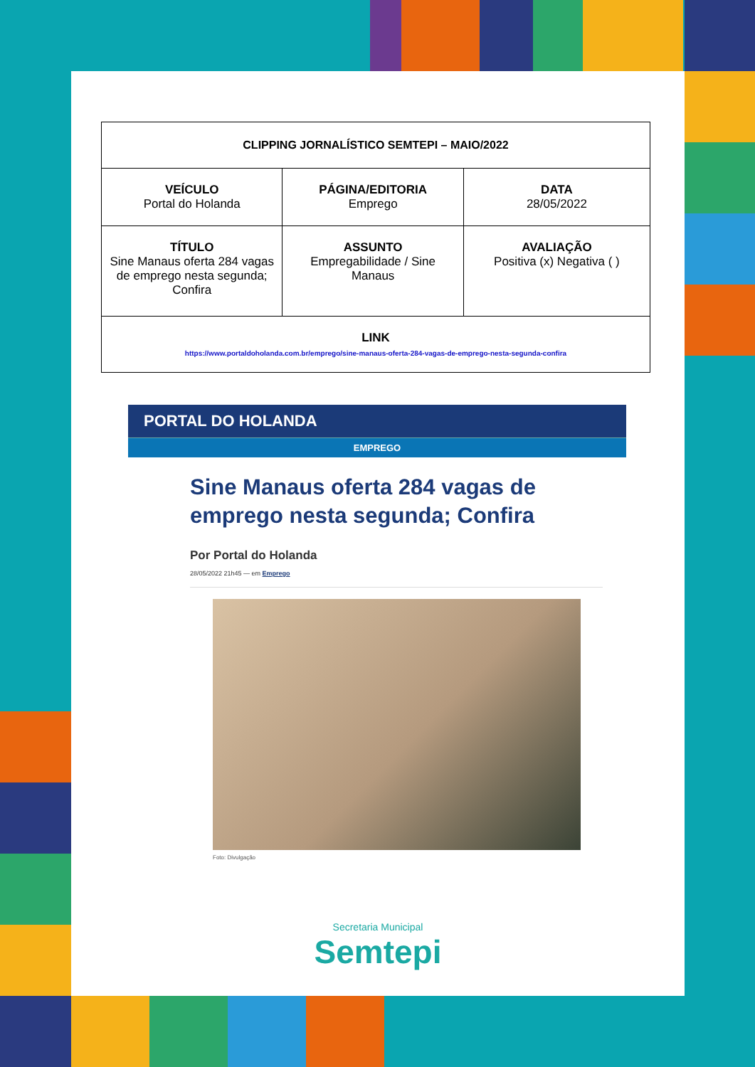| CLIPPING JORNALÍSTICO SEMTEPI – MAIO/2022 | | |
| VEÍCULO Portal do Holanda | PÁGINA/EDITORIA Emprego | DATA 28/05/2022 |
| TÍTULO Sine Manaus oferta 284 vagas de emprego nesta segunda; Confira | ASSUNTO Empregabilidade / Sine Manaus | AVALIAÇÃO Positiva (x) Negativa ( ) |
| LINK https://www.portaldoholanda.com.br/emprego/sine-manaus-oferta-284-vagas-de-emprego-nesta-segunda-confira | | |
PORTAL DO HOLANDA
EMPREGO
Sine Manaus oferta 284 vagas de emprego nesta segunda; Confira
Por Portal do Holanda
28/05/2022 21h45 — em Emprego
Foto: Divulgação
Secretaria Municipal
Semtepi